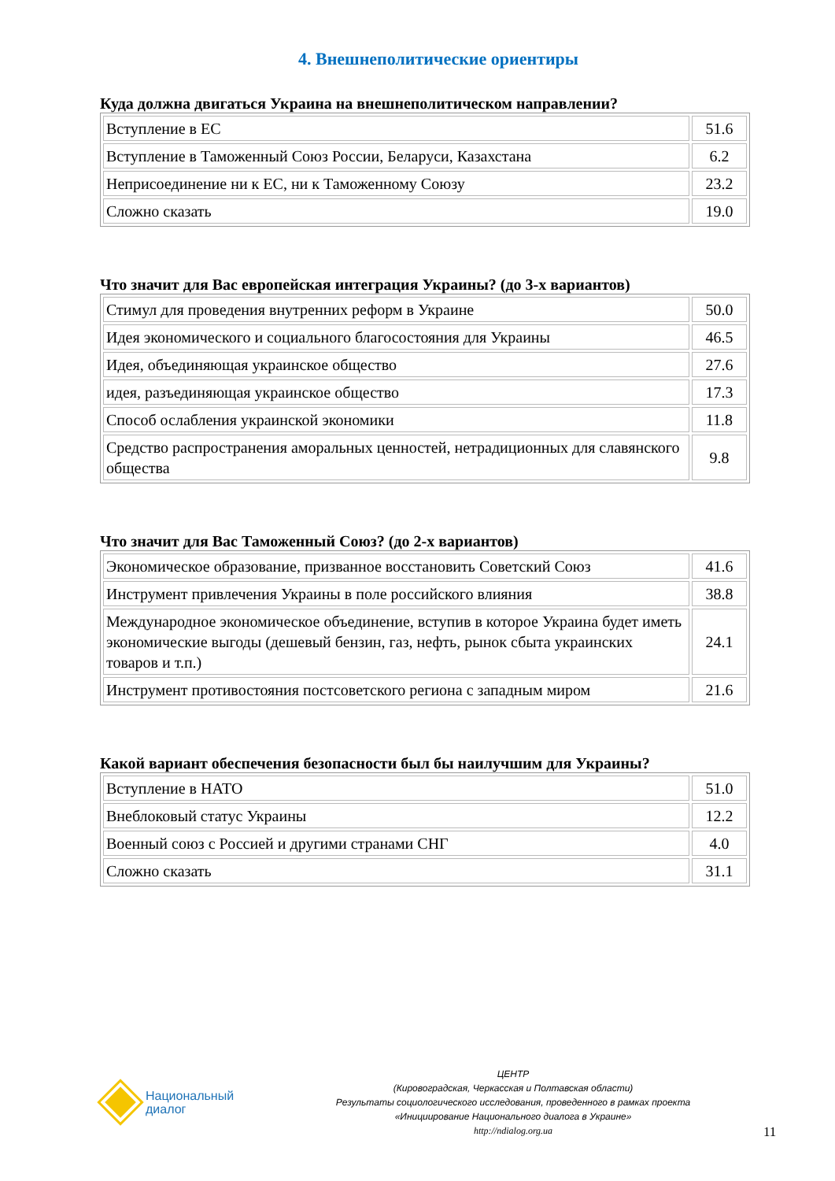4. Внешнеполитические ориентиры
Куда должна двигаться Украина на внешнеполитическом направлении?
| Вступление в ЕС | 51.6 |
| Вступление в Таможенный Союз России, Беларуси, Казахстана | 6.2 |
| Неприсоединение ни к ЕС, ни к Таможенному Союзу | 23.2 |
| Сложно сказать | 19.0 |
Что значит для Вас европейская интеграция Украины? (до 3-х вариантов)
| Стимул для проведения внутренних реформ в Украине | 50.0 |
| Идея экономического и социального благосостояния для Украины | 46.5 |
| Идея, объединяющая украинское общество | 27.6 |
| идея, разъединяющая украинское общество | 17.3 |
| Способ ослабления украинской экономики | 11.8 |
| Средство распространения аморальных ценностей, нетрадиционных для славянского общества | 9.8 |
Что значит для Вас Таможенный Союз? (до 2-х вариантов)
| Экономическое образование, призванное восстановить Советский Союз | 41.6 |
| Инструмент привлечения Украины в поле российского влияния | 38.8 |
| Международное экономическое объединение, вступив в которое Украина будет иметь экономические выгоды (дешевый бензин, газ, нефть, рынок сбыта украинских товаров и т.п.) | 24.1 |
| Инструмент противостояния постсоветского региона с западным миром | 21.6 |
Какой вариант обеспечения безопасности был бы наилучшим для Украины?
| Вступление в НАТО | 51.0 |
| Внеблоковый статус Украины | 12.2 |
| Военный союз с Россией и другими странами СНГ | 4.0 |
| Сложно сказать | 31.1 |
Национальный
диалог
ЦЕНТР
(Кировоградская, Черкасская и Полтавская области)
Результаты социологического исследования, проведенного в рамках проекта
«Инициирование Национального диалога в Украине»
http://ndialog.org.ua
11